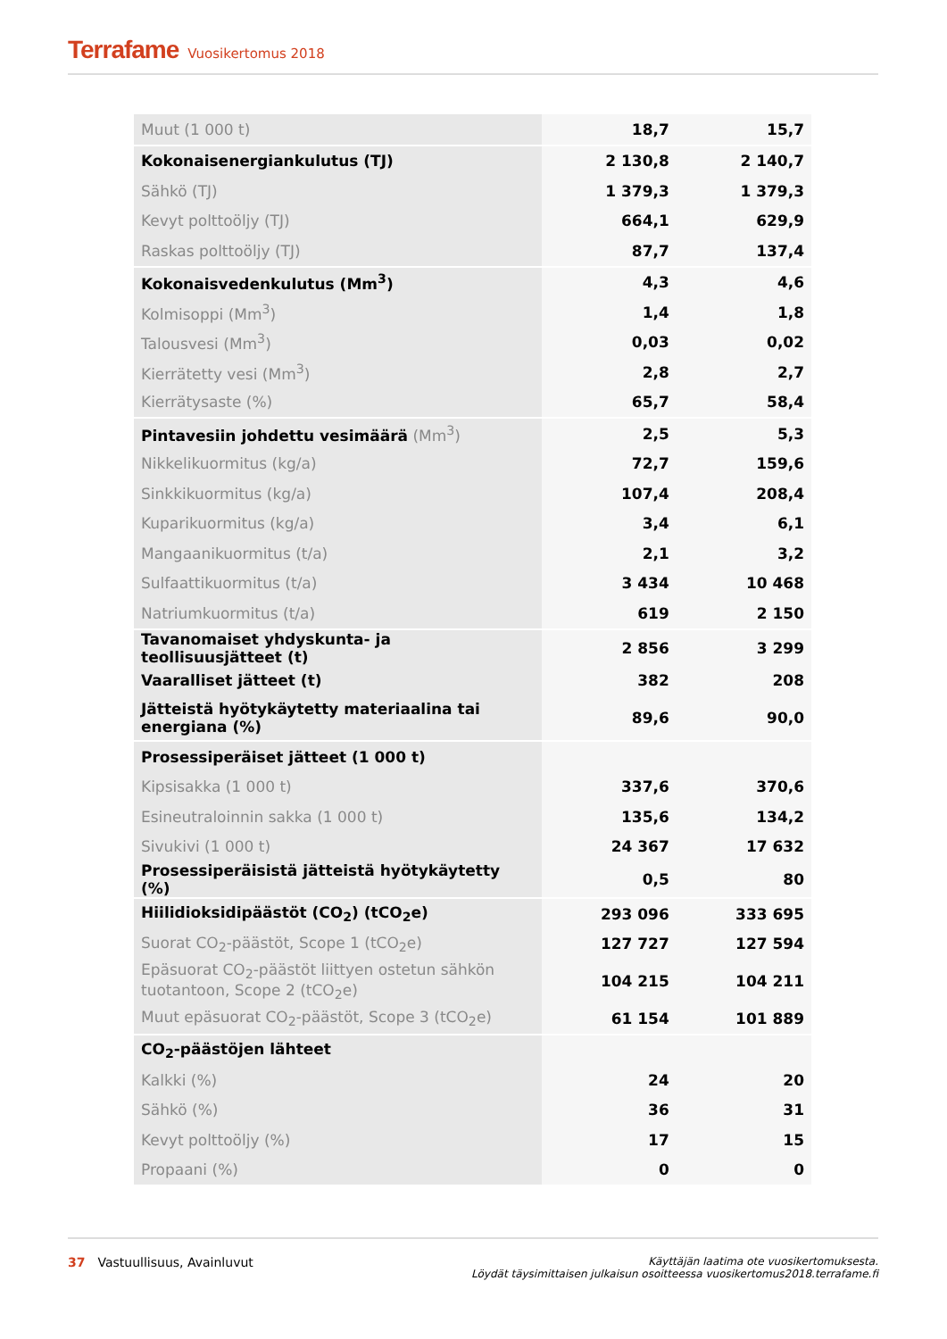Terrafame Vuosikertomus 2018
| Muut (1 000 t) | 18,7 | 15,7 |
| Kokonaisenergiankulutus (TJ) | 2 130,8 | 2 140,7 |
| Sähkö (TJ) | 1 379,3 | 1 379,3 |
| Kevyt polttoöljy (TJ) | 664,1 | 629,9 |
| Raskas polttoöljy (TJ) | 87,7 | 137,4 |
| Kokonaisvedenkulutus (Mm<sup>3</sup>) | 4,3 | 4,6 |
| Kolmisoppi (Mm<sup>3</sup>) | 1,4 | 1,8 |
| Talousvesi (Mm<sup>3</sup>) | 0,03 | 0,02 |
| Kierrätetty vesi (Mm<sup>3</sup>) | 2,8 | 2,7 |
| Kierrätysaste (%) | 65,7 | 58,4 |
| Pintavesiin johdettu vesimäärä (Mm<sup>3</sup>) | 2,5 | 5,3 |
| Nikkelikuormitus (kg/a) | 72,7 | 159,6 |
| Sinkkikuormitus (kg/a) | 107,4 | 208,4 |
| Kuparikuormitus (kg/a) | 3,4 | 6,1 |
| Mangaanikuormitus (t/a) | 2,1 | 3,2 |
| Sulfaattikuormitus (t/a) | 3 434 | 10 468 |
| Natriumkuormitus (t/a) | 619 | 2 150 |
| Tavanomaiset yhdyskunta- ja teollisuusjätteet (t) | 2 856 | 3 299 |
| Vaaralliset jätteet (t) | 382 | 208 |
| Jätteistä hyötykäytetty materiaalina tai energiana (%) | 89,6 | 90,0 |
| Prosessiperäiset jätteet (1 000 t) | | |
| Kipsisakka (1 000 t) | 337,6 | 370,6 |
| Esineutraloinnin sakka (1 000 t) | 135,6 | 134,2 |
| Sivukivi (1 000 t) | 24 367 | 17 632 |
| Prosessiperäisistä jätteistä hyötykäytetty (%) | 0,5 | 80 |
| Hiilidioksidipäästöt (CO<sub>2</sub>) (tCO<sub>2</sub>e) | 293 096 | 333 695 |
| Suorat CO<sub>2</sub>-päästöt, Scope 1 (tCO<sub>2</sub>e) | 127 727 | 127 594 |
| Epäsuorat CO<sub>2</sub>-päästöt liittyen ostetun sähkön tuotantoon, Scope 2 (tCO<sub>2</sub>e) | 104 215 | 104 211 |
| Muut epäsuorat CO<sub>2</sub>-päästöt, Scope 3 (tCO<sub>2</sub>e) | 61 154 | 101 889 |
| CO<sub>2</sub>-päästöjen lähteet | | |
| Kalkki (%) | 24 | 20 |
| Sähkö (%) | 36 | 31 |
| Kevyt polttoöljy (%) | 17 | 15 |
| Propaani (%) | 0 | 0 |
37 Vastuullisuus, Avainluvut
Käyttäjän laatima ote vuosikertomuksesta.
Löydät täysimittaisen julkaisun osoitteessa vuosikertomus2018.terrafame.fi